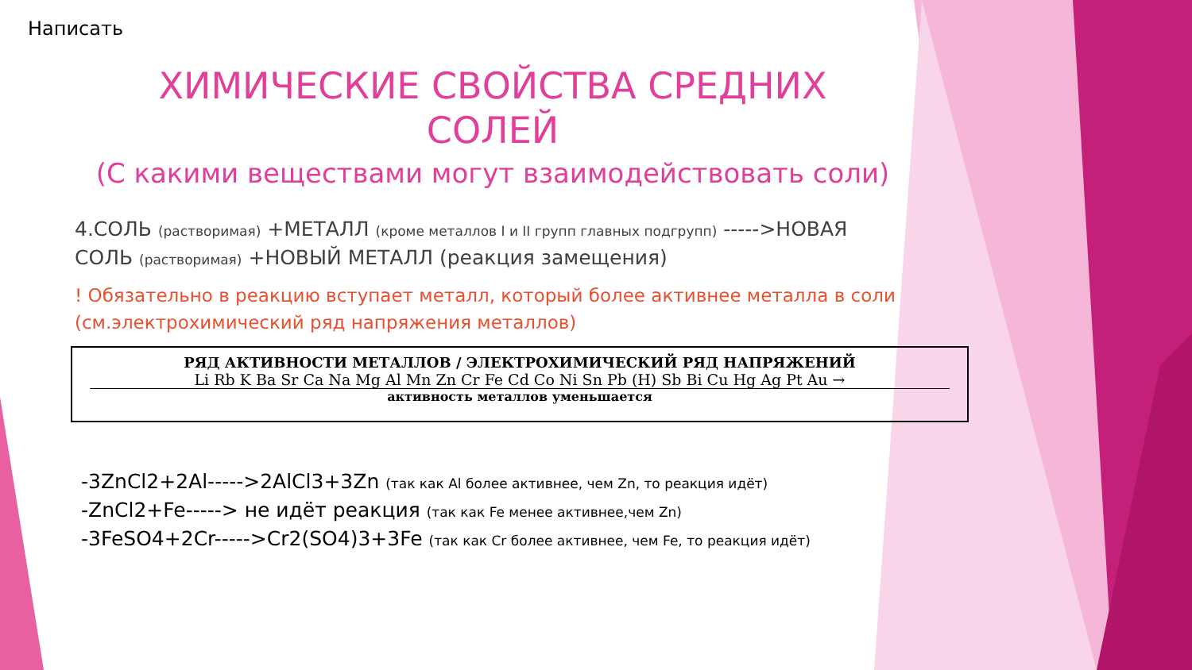Написать
ХИМИЧЕСКИЕ СВОЙСТВА СРЕДНИХ СОЛЕЙ
(С какими веществами могут взаимодействовать соли)
4.СОЛЬ (растворимая) +МЕТАЛЛ (кроме металлов I и II групп главных подгрупп) ----->НОВАЯ СОЛЬ (растворимая) +НОВЫЙ МЕТАЛЛ (реакция замещения)
! Обязательно в реакцию вступает металл, который более активнее металла в соли (см.электрохимический ряд напряжения металлов)
РЯД АКТИВНОСТИ МЕТАЛЛОВ / ЭЛЕКТРОХИМИЧЕСКИЙ РЯД НАПРЯЖЕНИЙ
Li Rb K Ba Sr Ca Na Mg Al Mn Zn Cr Fe Cd Co Ni Sn Pb (H) Sb Bi Cu Hg Ag Pt Au →
активность металлов уменьшается
-3ZnCl2+2Al----->2AlCl3+3Zn (так как Al более активнее, чем Zn, то реакция идёт)
-ZnCl2+Fe-----> не идёт реакция (так как Fe менее активнее,чем Zn)
-3FeSO4+2Cr----->Cr2(SO4)3+3Fe (так как Cr более активнее, чем Fe, то реакция идёт)